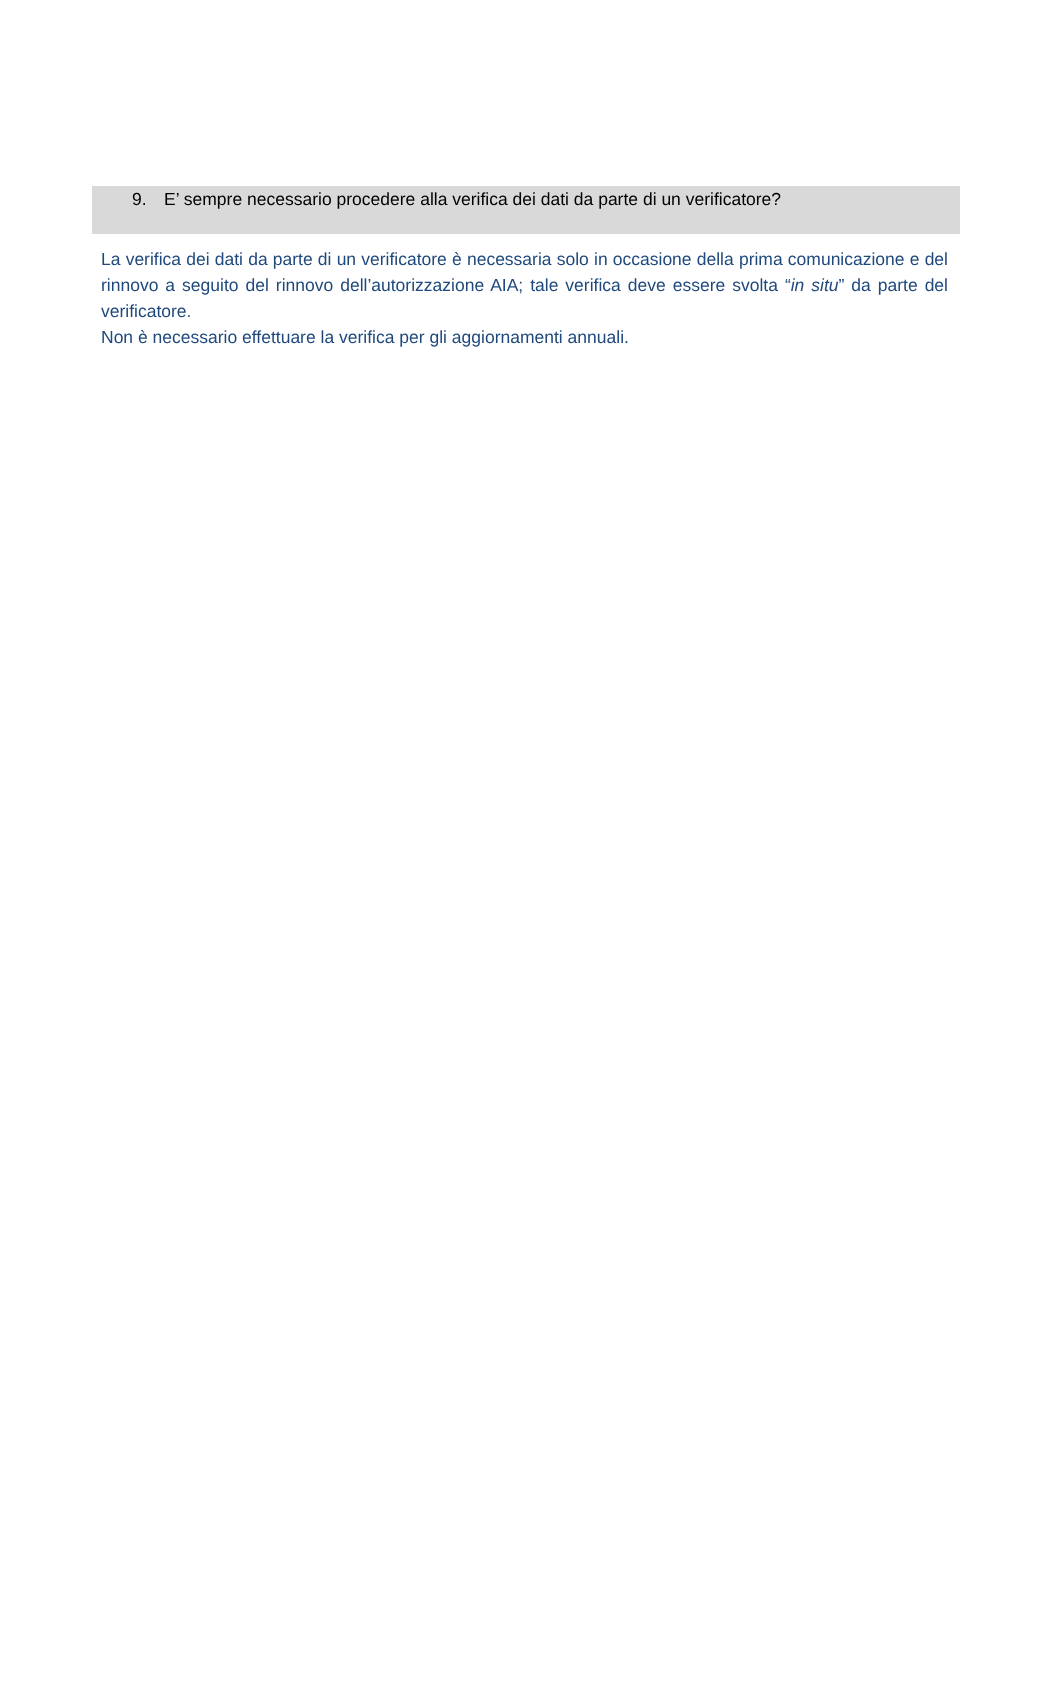9. E’ sempre necessario procedere alla verifica dei dati da parte di un verificatore?
La verifica dei dati da parte di un verificatore è necessaria solo in occasione della prima comunicazione e del rinnovo a seguito del rinnovo dell’autorizzazione AIA; tale verifica deve essere svolta “in situ” da parte del verificatore.
Non è necessario effettuare la verifica per gli aggiornamenti annuali.